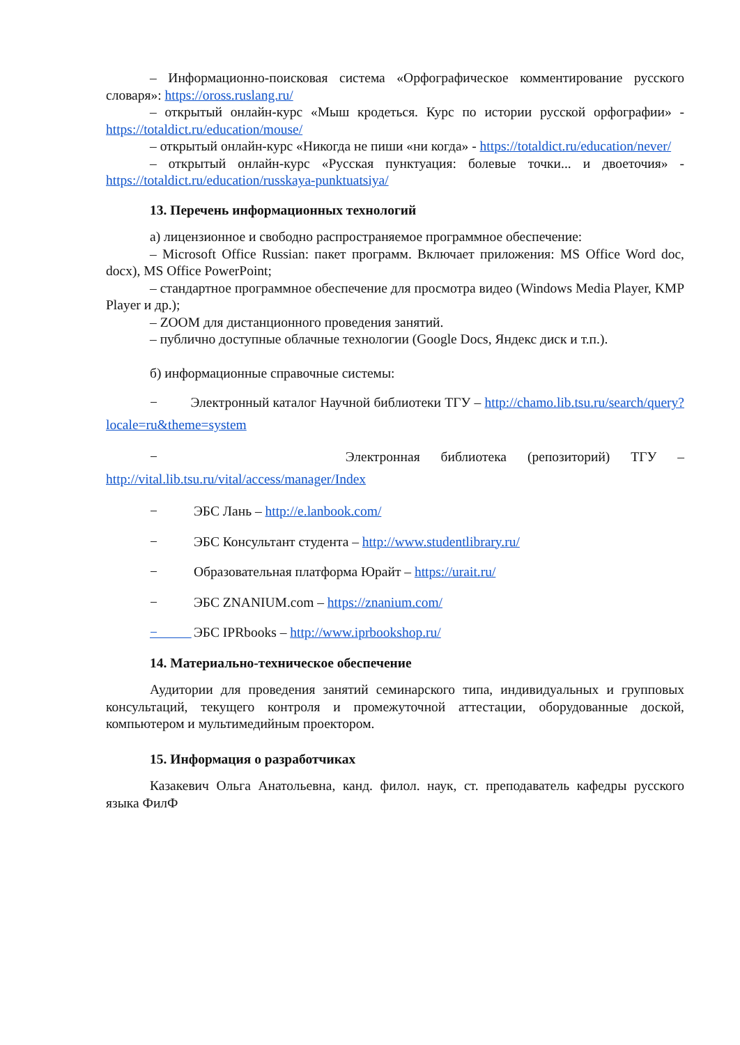– Информационно-поисковая система «Орфографическое комментирование русского словаря»: https://oross.ruslang.ru/
– открытый онлайн-курс «Мыш кродеться. Курс по истории русской орфографии» - https://totaldict.ru/education/mouse/
– открытый онлайн-курс «Никогда не пиши «ни когда» - https://totaldict.ru/education/never/
– открытый онлайн-курс «Русская пунктуация: болевые точки... и двоеточия» - https://totaldict.ru/education/russkaya-punktuatsiya/
13. Перечень информационных технологий
а) лицензионное и свободно распространяемое программное обеспечение:
– Microsoft Office Russian: пакет программ. Включает приложения: MS Office Word doc, docx), MS Office PowerPoint;
– стандартное программное обеспечение для просмотра видео (Windows Media Player, KMP Player и др.);
– ZOOM для дистанционного проведения занятий.
– публично доступные облачные технологии (Google Docs, Яндекс диск и т.п.).
б) информационные справочные системы:
− Электронный каталог Научной библиотеки ТГУ – http://chamo.lib.tsu.ru/search/query?locale=ru&theme=system
− Электронная библиотека (репозиторий) ТГУ – http://vital.lib.tsu.ru/vital/access/manager/Index
− ЭБС Лань – http://e.lanbook.com/
− ЭБС Консультант студента – http://www.studentlibrary.ru/
− Образовательная платформа Юрайт – https://urait.ru/
− ЭБС ZNANIUM.com – https://znanium.com/
− ЭБС IPRbooks – http://www.iprbookshop.ru/
14. Материально-техническое обеспечение
Аудитории для проведения занятий семинарского типа, индивидуальных и групповых консультаций, текущего контроля и промежуточной аттестации, оборудованные доской, компьютером и мультимедийным проектором.
15. Информация о разработчиках
Казакевич Ольга Анатольевна, канд. филол. наук, ст. преподаватель кафедры русского языка ФилФ